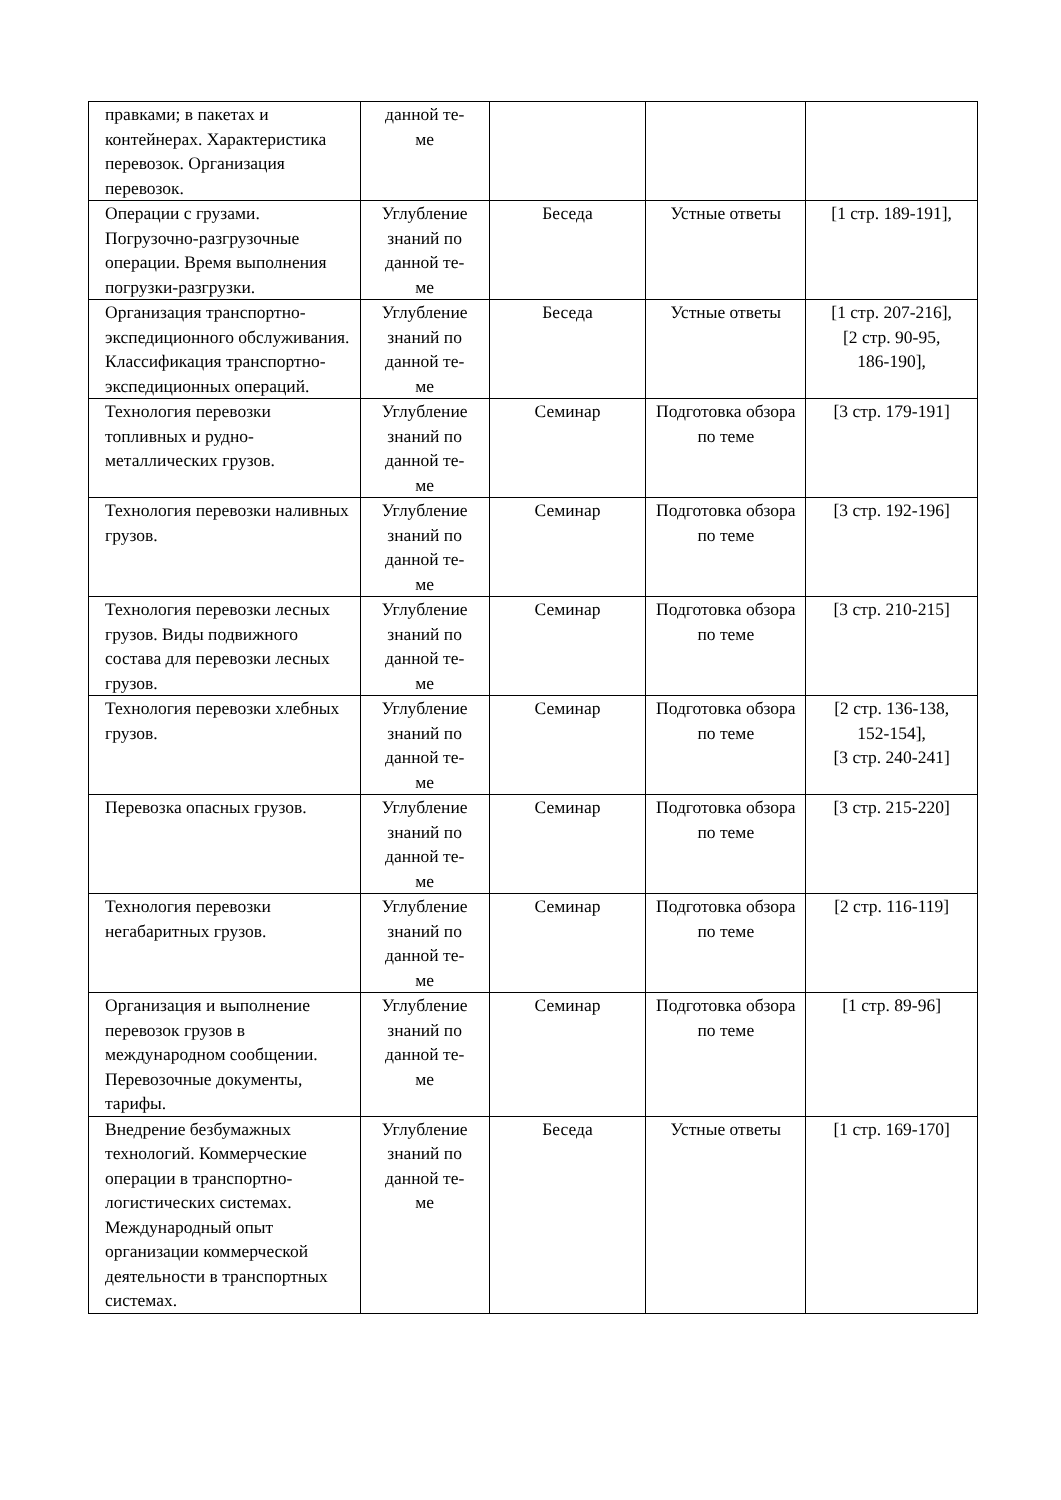| правками; в пакетах и контейнерах. Характеристика перевозок. Организация перевозок. | данной те- ме | | | |
| Операции с грузами. Погрузочно-разгрузочные операции. Время выполнения погрузки-разгрузки. | Углубление знаний по данной те- ме | Беседа | Устные ответы | [1 стр. 189-191], |
| Организация транспортно-экспедиционного обслуживания. Классификация транспортно-экспедиционных операций. | Углубление знаний по данной те- ме | Беседа | Устные ответы | [1 стр. 207-216], [2 стр. 90-95, 186-190], |
| Технология перевозки топливных и рудно-металлических грузов. | Углубление знаний по данной те- ме | Семинар | Подготовка обзора по теме | [3 стр. 179-191] |
| Технология перевозки наливных грузов. | Углубление знаний по данной те- ме | Семинар | Подготовка обзора по теме | [3 стр. 192-196] |
| Технология перевозки лесных грузов. Виды подвижного состава для перевозки лесных грузов. | Углубление знаний по данной те- ме | Семинар | Подготовка обзора по теме | [3 стр. 210-215] |
| Технология перевозки хлебных грузов. | Углубление знаний по данной те- ме | Семинар | Подготовка обзора по теме | [2 стр. 136-138, 152-154], [3 стр. 240-241] |
| Перевозка опасных грузов. | Углубление знаний по данной те- ме | Семинар | Подготовка обзора по теме | [3 стр. 215-220] |
| Технология перевозки негабаритных грузов. | Углубление знаний по данной те- ме | Семинар | Подготовка обзора по теме | [2 стр. 116-119] |
| Организация и выполнение перевозок грузов в международном сообщении. Перевозочные документы, тарифы. | Углубление знаний по данной те- ме | Семинар | Подготовка обзора по теме | [1 стр. 89-96] |
| Внедрение безбумажных технологий. Коммерческие операции в транспортно-логистических системах. Международный опыт организации коммерческой деятельности в транспортных системах. | Углубление знаний по данной те- ме | Беседа | Устные ответы | [1 стр. 169-170] |